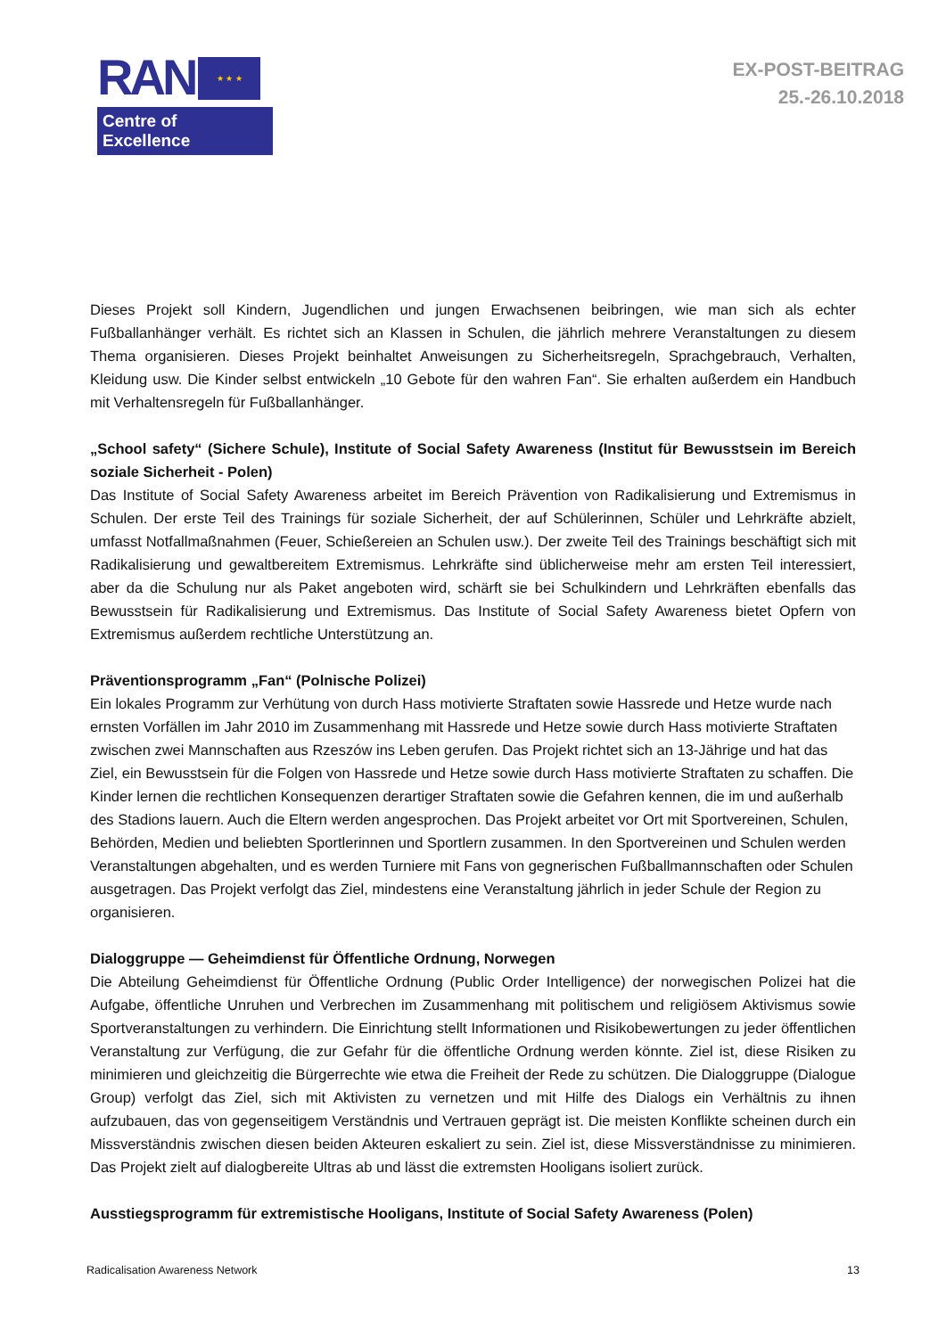RAN
★ ★ ★
Centre of Excellence
EX-POST-BEITRAG
25.-26.10.2018
Dieses Projekt soll Kindern, Jugendlichen und jungen Erwachsenen beibringen, wie man sich als echter Fußballanhänger verhält. Es richtet sich an Klassen in Schulen, die jährlich mehrere Veranstaltungen zu diesem Thema organisieren. Dieses Projekt beinhaltet Anweisungen zu Sicherheitsregeln, Sprachgebrauch, Verhalten, Kleidung usw. Die Kinder selbst entwickeln „10 Gebote für den wahren Fan“. Sie erhalten außerdem ein Handbuch mit Verhaltensregeln für Fußballanhänger.
„School safety“ (Sichere Schule), Institute of Social Safety Awareness (Institut für Bewusstsein im Bereich soziale Sicherheit - Polen)
Das Institute of Social Safety Awareness arbeitet im Bereich Prävention von Radikalisierung und Extremismus in Schulen. Der erste Teil des Trainings für soziale Sicherheit, der auf Schülerinnen, Schüler und Lehrkräfte abzielt, umfasst Notfallmaßnahmen (Feuer, Schießereien an Schulen usw.). Der zweite Teil des Trainings beschäftigt sich mit Radikalisierung und gewaltbereitem Extremismus. Lehrkräfte sind üblicherweise mehr am ersten Teil interessiert, aber da die Schulung nur als Paket angeboten wird, schärft sie bei Schulkindern und Lehrkräften ebenfalls das Bewusstsein für Radikalisierung und Extremismus. Das Institute of Social Safety Awareness bietet Opfern von Extremismus außerdem rechtliche Unterstützung an.
Präventionsprogramm „Fan“ (Polnische Polizei)
Ein lokales Programm zur Verhütung von durch Hass motivierte Straftaten sowie Hassrede und Hetze wurde nach ernsten Vorfällen im Jahr 2010 im Zusammenhang mit Hassrede und Hetze sowie durch Hass motivierte Straftaten zwischen zwei Mannschaften aus Rzeszów ins Leben gerufen. Das Projekt richtet sich an 13-Jährige und hat das Ziel, ein Bewusstsein für die Folgen von Hassrede und Hetze sowie durch Hass motivierte Straftaten zu schaffen. Die Kinder lernen die rechtlichen Konsequenzen derartiger Straftaten sowie die Gefahren kennen, die im und außerhalb des Stadions lauern. Auch die Eltern werden angesprochen. Das Projekt arbeitet vor Ort mit Sportvereinen, Schulen, Behörden, Medien und beliebten Sportlerinnen und Sportlern zusammen. In den Sportvereinen und Schulen werden Veranstaltungen abgehalten, und es werden Turniere mit Fans von gegnerischen Fußballmannschaften oder Schulen ausgetragen. Das Projekt verfolgt das Ziel, mindestens eine Veranstaltung jährlich in jeder Schule der Region zu organisieren.
Dialoggruppe — Geheimdienst für Öffentliche Ordnung, Norwegen
Die Abteilung Geheimdienst für Öffentliche Ordnung (Public Order Intelligence) der norwegischen Polizei hat die Aufgabe, öffentliche Unruhen und Verbrechen im Zusammenhang mit politischem und religiösem Aktivismus sowie Sportveranstaltungen zu verhindern. Die Einrichtung stellt Informationen und Risikobewertungen zu jeder öffentlichen Veranstaltung zur Verfügung, die zur Gefahr für die öffentliche Ordnung werden könnte. Ziel ist, diese Risiken zu minimieren und gleichzeitig die Bürgerrechte wie etwa die Freiheit der Rede zu schützen. Die Dialoggruppe (Dialogue Group) verfolgt das Ziel, sich mit Aktivisten zu vernetzen und mit Hilfe des Dialogs ein Verhältnis zu ihnen aufzubauen, das von gegenseitigem Verständnis und Vertrauen geprägt ist. Die meisten Konflikte scheinen durch ein Missverständnis zwischen diesen beiden Akteuren eskaliert zu sein. Ziel ist, diese Missverständnisse zu minimieren. Das Projekt zielt auf dialogbereite Ultras ab und lässt die extremsten Hooligans isoliert zurück.
Ausstiegsprogramm für extremistische Hooligans, Institute of Social Safety Awareness (Polen)
Radicalisation Awareness Network 13